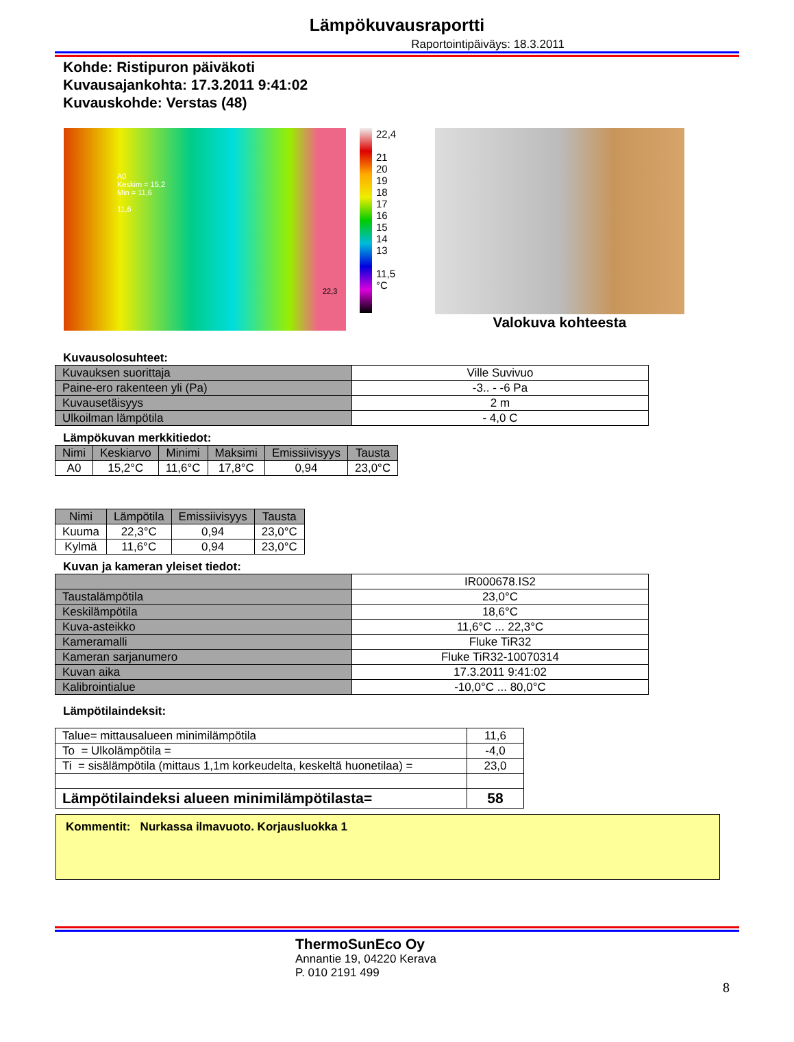Lämpökuvausraportti
Raportointipäiväys: 18.3.2011
Kohde: Ristipuron päiväkoti
Kuvausajankohta: 17.3.2011 9:41:02
Kuvauskohde: Verstas (48)
A0
Keskim = 15,2
Min = 11,6
11,6
22,3
22,4
21
20
19
18
17
16
15
14
13
11,5
°C
Valokuva kohteesta
Kuvausolosuhteet:
| Kuvauksen suorittaja | Ville Suvivuo |
| Paine-ero rakenteen yli (Pa) | -3.. - -6 Pa |
| Kuvausetäisyys | 2 m |
| Ulkoilman lämpötila | - 4,0 C |
Lämpökuvan merkkitiedot:
| Nimi | Keskiarvo | Minimi | Maksimi | Emissiivisyys | Tausta |
| --- | --- | --- | --- | --- | --- |
| A0 | 15,2°C | 11,6°C | 17,8°C | 0,94 | 23,0°C |
| Nimi | Lämpötila | Emissiivisyys | Tausta |
| --- | --- | --- | --- |
| Kuuma | 22,3°C | 0,94 | 23,0°C |
| Kylmä | 11,6°C | 0,94 | 23,0°C |
Kuvan ja kameran yleiset tiedot:
| | IR000678.IS2 |
| Taustalämpötila | 23,0°C |
| Keskilämpötila | 18,6°C |
| Kuva-asteikko | 11,6°C ... 22,3°C |
| Kameramalli | Fluke TiR32 |
| Kameran sarjanumero | Fluke TiR32-10070314 |
| Kuvan aika | 17.3.2011 9:41:02 |
| Kalibrointialue | -10,0°C ... 80,0°C |
Lämpötilaindeksit:
| Talue= mittausalueen minimilämpötila | 11,6 |
| To = Ulkolämpötila = | -4,0 |
| Ti = sisälämpötila (mittaus 1,1m korkeudelta, keskeltä huonetilaa) = | 23,0 |
| Lämpötilaindeksi alueen minimilämpötilasta= | 58 |
Kommentit: Nurkassa ilmavuoto. Korjausluokka 1
ThermoSunEco Oy
Annantie 19, 04220 Kerava
P. 010 2191 499
8